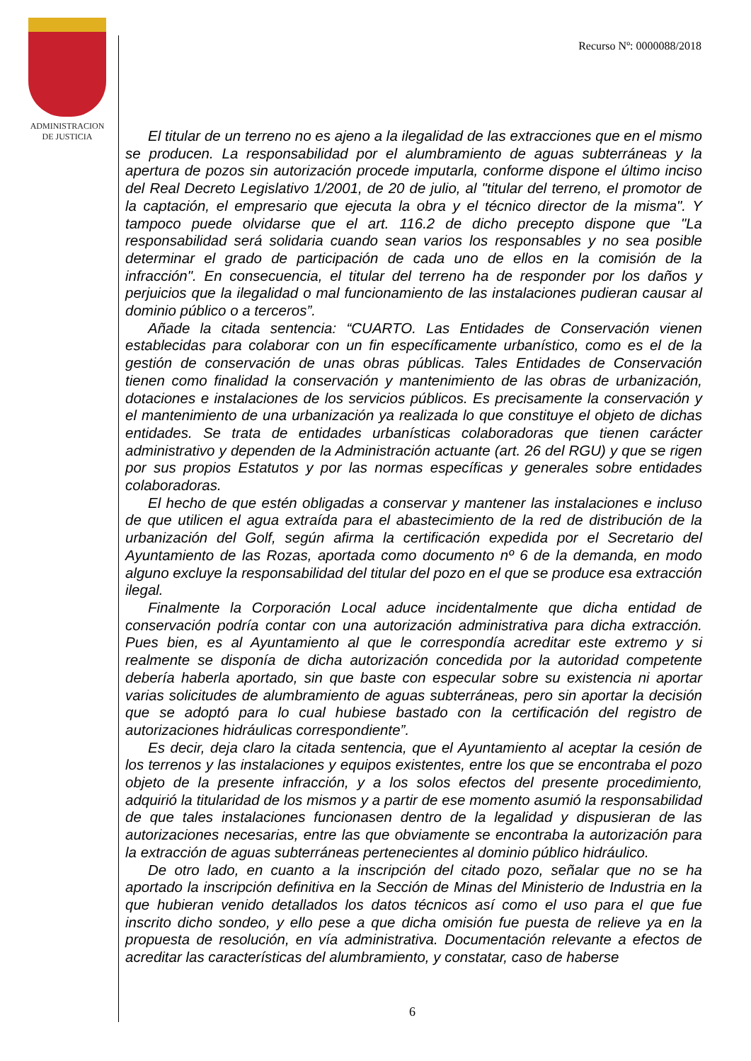ADMINISTRACION
DE JUSTICIA
Recurso Nº: 0000088/2018
El titular de un terreno no es ajeno a la ilegalidad de las extracciones que en el mismo se producen. La responsabilidad por el alumbramiento de aguas subterráneas y la apertura de pozos sin autorización procede imputarla, conforme dispone el último inciso del Real Decreto Legislativo 1/2001, de 20 de julio, al "titular del terreno, el promotor de la captación, el empresario que ejecuta la obra y el técnico director de la misma". Y tampoco puede olvidarse que el art. 116.2 de dicho precepto dispone que "La responsabilidad será solidaria cuando sean varios los responsables y no sea posible determinar el grado de participación de cada uno de ellos en la comisión de la infracción". En consecuencia, el titular del terreno ha de responder por los daños y perjuicios que la ilegalidad o mal funcionamiento de las instalaciones pudieran causar al dominio público o a terceros”.
Añade la citada sentencia: “CUARTO. Las Entidades de Conservación vienen establecidas para colaborar con un fin específicamente urbanístico, como es el de la gestión de conservación de unas obras públicas. Tales Entidades de Conservación tienen como finalidad la conservación y mantenimiento de las obras de urbanización, dotaciones e instalaciones de los servicios públicos. Es precisamente la conservación y el mantenimiento de una urbanización ya realizada lo que constituye el objeto de dichas entidades. Se trata de entidades urbanísticas colaboradoras que tienen carácter administrativo y dependen de la Administración actuante (art. 26 del RGU) y que se rigen por sus propios Estatutos y por las normas específicas y generales sobre entidades colaboradoras.
El hecho de que estén obligadas a conservar y mantener las instalaciones e incluso de que utilicen el agua extraída para el abastecimiento de la red de distribución de la urbanización del Golf, según afirma la certificación expedida por el Secretario del Ayuntamiento de las Rozas, aportada como documento nº 6 de la demanda, en modo alguno excluye la responsabilidad del titular del pozo en el que se produce esa extracción ilegal.
Finalmente la Corporación Local aduce incidentalmente que dicha entidad de conservación podría contar con una autorización administrativa para dicha extracción. Pues bien, es al Ayuntamiento al que le correspondía acreditar este extremo y si realmente se disponía de dicha autorización concedida por la autoridad competente debería haberla aportado, sin que baste con especular sobre su existencia ni aportar varias solicitudes de alumbramiento de aguas subterráneas, pero sin aportar la decisión que se adoptó para lo cual hubiese bastado con la certificación del registro de autorizaciones hidráulicas correspondiente”.
Es decir, deja claro la citada sentencia, que el Ayuntamiento al aceptar la cesión de los terrenos y las instalaciones y equipos existentes, entre los que se encontraba el pozo objeto de la presente infracción, y a los solos efectos del presente procedimiento, adquirió la titularidad de los mismos y a partir de ese momento asumió la responsabilidad de que tales instalaciones funcionasen dentro de la legalidad y dispusieran de las autorizaciones necesarias, entre las que obviamente se encontraba la autorización para la extracción de aguas subterráneas pertenecientes al dominio público hidráulico.
De otro lado, en cuanto a la inscripción del citado pozo, señalar que no se ha aportado la inscripción definitiva en la Sección de Minas del Ministerio de Industria en la que hubieran venido detallados los datos técnicos así como el uso para el que fue inscrito dicho sondeo, y ello pese a que dicha omisión fue puesta de relieve ya en la propuesta de resolución, en vía administrativa. Documentación relevante a efectos de acreditar las características del alumbramiento, y constatar, caso de haberse
6